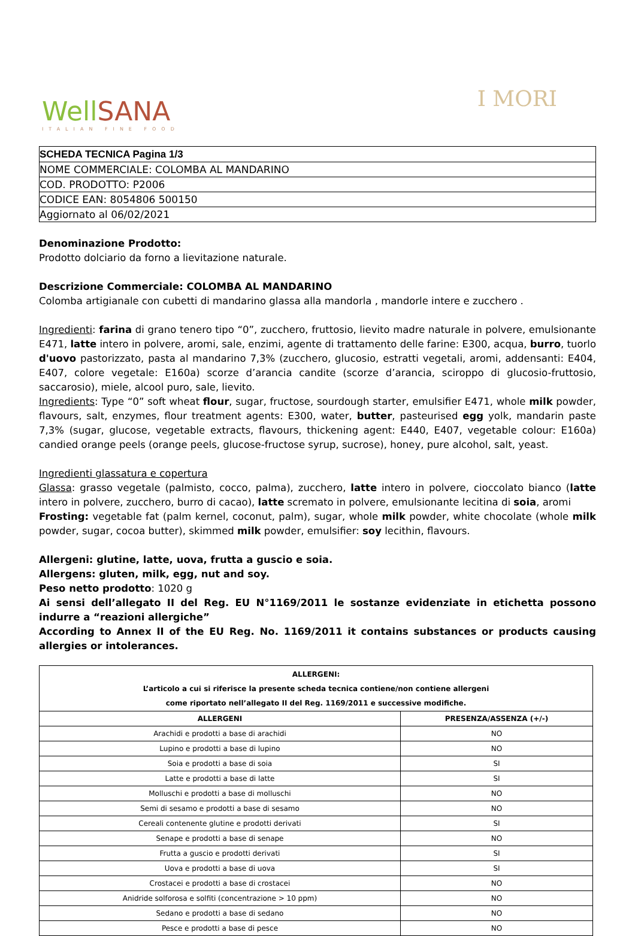WellSANA
ITALIAN FINE FOOD
I MORI
| SCHEDA TECNICA Pagina 1/3 |
| NOME COMMERCIALE: COLOMBA AL MANDARINO |
| COD. PRODOTTO: P2006 |
| CODICE EAN: 8054806 500150 |
| Aggiornato al 06/02/2021 |
Denominazione Prodotto:
Prodotto dolciario da forno a lievitazione naturale.
Descrizione Commerciale: COLOMBA AL MANDARINO
Colomba artigianale con cubetti di mandarino glassa alla mandorla , mandorle intere e zucchero .
Ingredienti: farina di grano tenero tipo “0”, zucchero, fruttosio, lievito madre naturale in polvere, emulsionante E471, latte intero in polvere, aromi, sale, enzimi, agente di trattamento delle farine: E300, acqua, burro, tuorlo d'uovo pastorizzato, pasta al mandarino 7,3% (zucchero, glucosio, estratti vegetali, aromi, addensanti: E404, E407, colore vegetale: E160a) scorze d’arancia candite (scorze d’arancia, sciroppo di glucosio-fruttosio, saccarosio), miele, alcool puro, sale, lievito.
Ingredients: Type “0” soft wheat flour, sugar, fructose, sourdough starter, emulsifier E471, whole milk powder, flavours, salt, enzymes, flour treatment agents: E300, water, butter, pasteurised egg yolk, mandarin paste 7,3% (sugar, glucose, vegetable extracts, flavours, thickening agent: E440, E407, vegetable colour: E160a) candied orange peels (orange peels, glucose-fructose syrup, sucrose), honey, pure alcohol, salt, yeast.
Ingredienti glassatura e copertura
Glassa: grasso vegetale (palmisto, cocco, palma), zucchero, latte intero in polvere, cioccolato bianco (latte intero in polvere, zucchero, burro di cacao), latte scremato in polvere, emulsionante lecitina di soia, aromi
Frosting: vegetable fat (palm kernel, coconut, palm), sugar, whole milk powder, white chocolate (whole milk powder, sugar, cocoa butter), skimmed milk powder, emulsifier: soy lecithin, flavours.
Allergeni: glutine, latte, uova, frutta a guscio e soia.
Allergens: gluten, milk, egg, nut and soy.
Peso netto prodotto: 1020 g
Ai sensi dell’allegato II del Reg. EU N°1169/2011 le sostanze evidenziate in etichetta possono indurre a “reazioni allergiche”
According to Annex II of the EU Reg. No. 1169/2011 it contains substances or products causing allergies or intolerances.
| ALLERGENI: L’articolo a cui si riferisce la presente scheda tecnica contiene/non contiene allergeni come riportato nell’allegato II del Reg. 1169/2011 e successive modifiche. | |
| --- | --- |
| ALLERGENI | PRESENZA/ASSENZA (+/-) |
| Arachidi e prodotti a base di arachidi | NO |
| Lupino e prodotti a base di lupino | NO |
| Soia e prodotti a base di soia | SI |
| Latte e prodotti a base di latte | SI |
| Molluschi e prodotti a base di molluschi | NO |
| Semi di sesamo e prodotti a base di sesamo | NO |
| Cereali contenente glutine e prodotti derivati | SI |
| Senape e prodotti a base di senape | NO |
| Frutta a guscio e prodotti derivati | SI |
| Uova e prodotti a base di uova | SI |
| Crostacei e prodotti a base di crostacei | NO |
| Anidride solforosa e solfiti (concentrazione > 10 ppm) | NO |
| Sedano e prodotti a base di sedano | NO |
| Pesce e prodotti a base di pesce | NO |